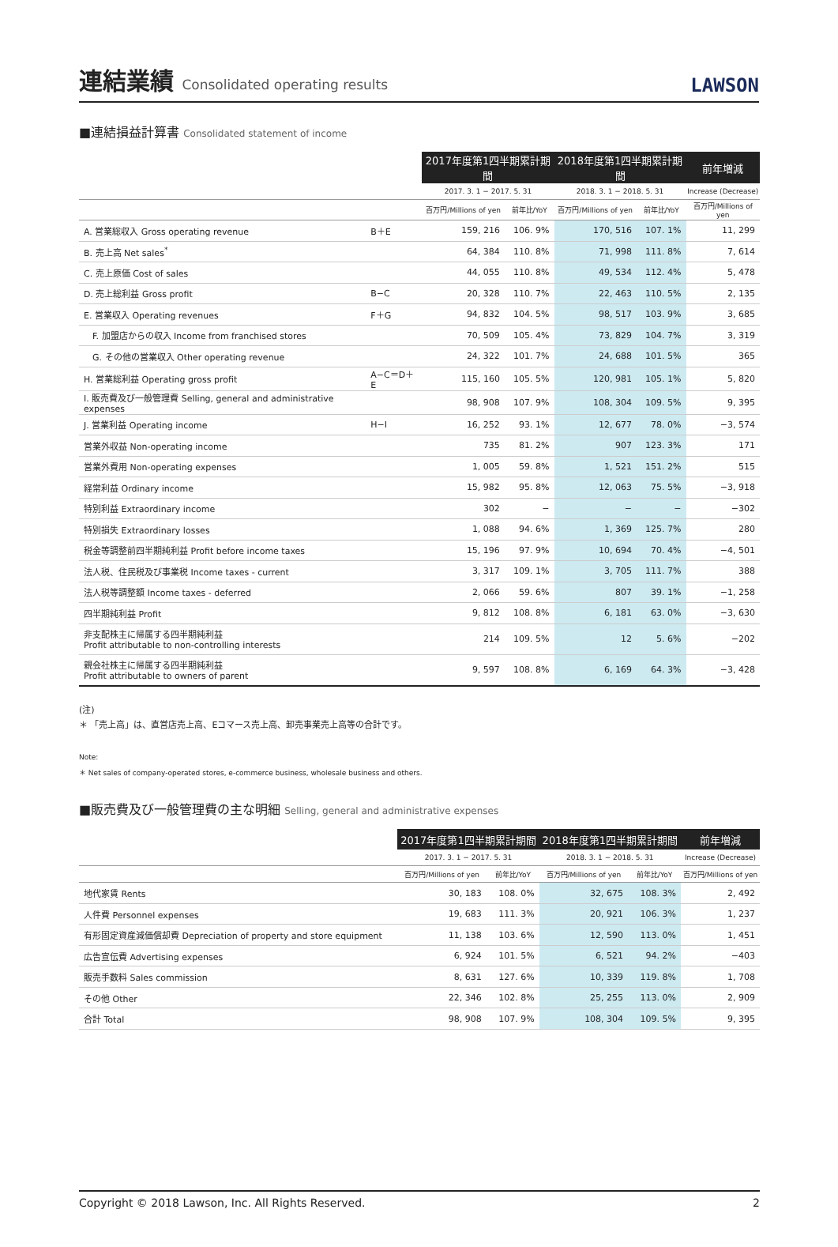連結業績 Consolidated operating results
LAWSON
■連結損益計算書 Consolidated statement of income
| | | 2017年度第1四半期累計期間 | | 2018年度第1四半期累計期間 | | 前年増減 |
| --- | --- | --- | --- | --- | --- | --- |
| | | 2017. 3. 1 − 2017. 5. 31 | | 2018. 3. 1 − 2018. 5. 31 | | Increase (Decrease) |
| | | 百万円/Millions of yen | 前年比/YoY | 百万円/Millions of yen | 前年比/YoY | 百万円/Millions of yen |
| A. 営業総収入 Gross operating revenue | B＋E | 159, 216 | 106. 9% | 170, 516 | 107. 1% | 11, 299 |
| B. 売上高 Net sales<sup>*</sup> | | 64, 384 | 110. 8% | 71, 998 | 111. 8% | 7, 614 |
| C. 売上原価 Cost of sales | | 44, 055 | 110. 8% | 49, 534 | 112. 4% | 5, 478 |
| D. 売上総利益 Gross profit | B−C | 20, 328 | 110. 7% | 22, 463 | 110. 5% | 2, 135 |
| E. 営業収入 Operating revenues | F＋G | 94, 832 | 104. 5% | 98, 517 | 103. 9% | 3, 685 |
| F. 加盟店からの収入 Income from franchised stores | | 70, 509 | 105. 4% | 73, 829 | 104. 7% | 3, 319 |
| G. その他の営業収入 Other operating revenue | | 24, 322 | 101. 7% | 24, 688 | 101. 5% | 365 |
| H. 営業総利益 Operating gross profit | A−C＝D＋E | 115, 160 | 105. 5% | 120, 981 | 105. 1% | 5, 820 |
| I. 販売費及び一般管理費 Selling, general and administrative expenses | | 98, 908 | 107. 9% | 108, 304 | 109. 5% | 9, 395 |
| J. 営業利益 Operating income | H−I | 16, 252 | 93. 1% | 12, 677 | 78. 0% | −3, 574 |
| 営業外収益 Non-operating income | | 735 | 81. 2% | 907 | 123. 3% | 171 |
| 営業外費用 Non-operating expenses | | 1, 005 | 59. 8% | 1, 521 | 151. 2% | 515 |
| 経常利益 Ordinary income | | 15, 982 | 95. 8% | 12, 063 | 75. 5% | −3, 918 |
| 特別利益 Extraordinary income | | 302 | − | − | − | −302 |
| 特別損失 Extraordinary losses | | 1, 088 | 94. 6% | 1, 369 | 125. 7% | 280 |
| 税金等調整前四半期純利益 Profit before income taxes | | 15, 196 | 97. 9% | 10, 694 | 70. 4% | −4, 501 |
| 法人税、住民税及び事業税 Income taxes - current | | 3, 317 | 109. 1% | 3, 705 | 111. 7% | 388 |
| 法人税等調整額 Income taxes - deferred | | 2, 066 | 59. 6% | 807 | 39. 1% | −1, 258 |
| 四半期純利益 Profit | | 9, 812 | 108. 8% | 6, 181 | 63. 0% | −3, 630 |
| 非支配株主に帰属する四半期純利益 Profit attributable to non-controlling interests | | 214 | 109. 5% | 12 | 5. 6% | −202 |
| 親会社株主に帰属する四半期純利益 Profit attributable to owners of parent | | 9, 597 | 108. 8% | 6, 169 | 64. 3% | −3, 428 |
(注)
＊ 「売上高」は、直営店売上高、Eコマース売上高、卸売事業売上高等の合計です。
Note:
＊ Net sales of company-operated stores, e-commerce business, wholesale business and others.
■販売費及び一般管理費の主な明細 Selling, general and administrative expenses
| | 2017年度第1四半期累計期間 | | 2018年度第1四半期累計期間 | | 前年増減 |
| --- | --- | --- | --- | --- | --- |
| | 2017. 3. 1 − 2017. 5. 31 | | 2018. 3. 1 − 2018. 5. 31 | | Increase (Decrease) |
| | 百万円/Millions of yen | 前年比/YoY | 百万円/Millions of yen | 前年比/YoY | 百万円/Millions of yen |
| 地代家賃 Rents | 30, 183 | 108. 0% | 32, 675 | 108. 3% | 2, 492 |
| 人件費 Personnel expenses | 19, 683 | 111. 3% | 20, 921 | 106. 3% | 1, 237 |
| 有形固定資産減価償却費 Depreciation of property and store equipment | 11, 138 | 103. 6% | 12, 590 | 113. 0% | 1, 451 |
| 広告宣伝費 Advertising expenses | 6, 924 | 101. 5% | 6, 521 | 94. 2% | −403 |
| 販売手数料 Sales commission | 8, 631 | 127. 6% | 10, 339 | 119. 8% | 1, 708 |
| その他 Other | 22, 346 | 102. 8% | 25, 255 | 113. 0% | 2, 909 |
| 合計 Total | 98, 908 | 107. 9% | 108, 304 | 109. 5% | 9, 395 |
Copyright © 2018 Lawson, Inc. All Rights Reserved. 2